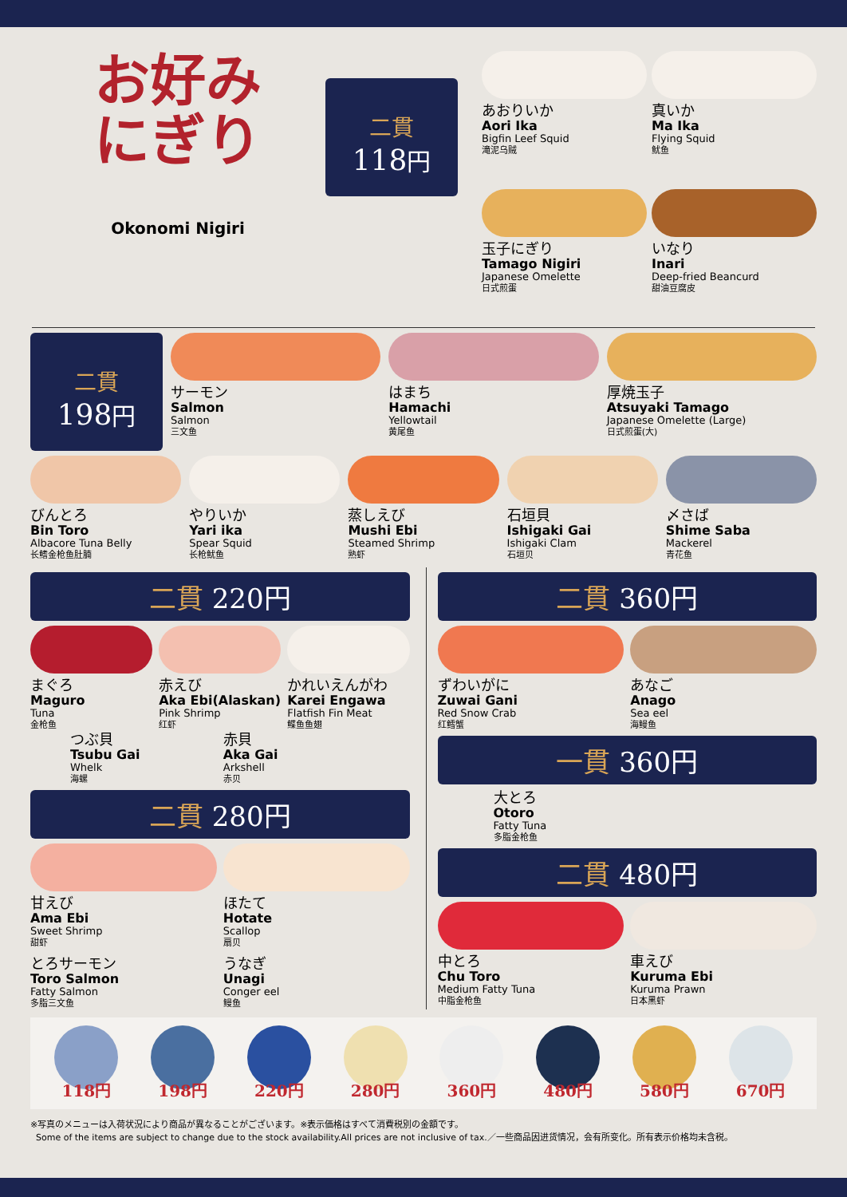お好み
にぎり
Okonomi Nigiri
二貫
118円
あおりいか
Aori Ika
Bigfin Leef Squid
滝泥乌贼
真いか
Ma Ika
Flying Squid
鱿鱼
玉子にぎり
Tamago Nigiri
Japanese Omelette
日式煎蛋
いなり
Inari
Deep-fried Beancurd
甜油豆腐皮
二貫
198円
サーモン
Salmon
Salmon
三文鱼
はまち
Hamachi
Yellowtail
黄尾鱼
厚焼玉子
Atsuyaki Tamago
Japanese Omelette (Large)
日式煎蛋(大)
びんとろ
Bin Toro
Albacore Tuna Belly
长鳍金枪鱼肚腩
やりいか
Yari ika
Spear Squid
长枪鱿鱼
蒸しえび
Mushi Ebi
Steamed Shrimp
熟虾
石垣貝
Ishigaki Gai
Ishigaki Clam
石垣贝
〆さば
Shime Saba
Mackerel
青花鱼
二貫 220円
まぐろ
Maguro
Tuna
金枪鱼
赤えび
Aka Ebi(Alaskan)
Pink Shrimp
红虾
かれいえんがわ
Karei Engawa
Flatfish Fin Meat
鲽鱼鱼翅
つぶ貝
Tsubu Gai
Whelk
海螺
赤貝
Aka Gai
Arkshell
赤贝
二貫 280円
甘えび
Ama Ebi
Sweet Shrimp
甜虾
ほたて
Hotate
Scallop
扇贝
とろサーモン
Toro Salmon
Fatty Salmon
多脂三文鱼
うなぎ
Unagi
Conger eel
鳗鱼
二貫 360円
ずわいがに
Zuwai Gani
Red Snow Crab
红鳕蟹
あなご
Anago
Sea eel
海鳗鱼
一貫 360円
大とろ
Otoro
Fatty Tuna
多脂金枪鱼
二貫 480円
中とろ
Chu Toro
Medium Fatty Tuna
中脂金枪鱼
車えび
Kuruma Ebi
Kuruma Prawn
日本黑虾
118円 198円 220円 280円 360円 480円 580円 670円
※写真のメニューは入荷状況により商品が異なることがございます。※表示価格はすべて消費税別の金額です。
Some of the items are subject to change due to the stock availability.All prices are not inclusive of tax.／一些商品因进货情况，会有所变化。所有表示价格均未含税。